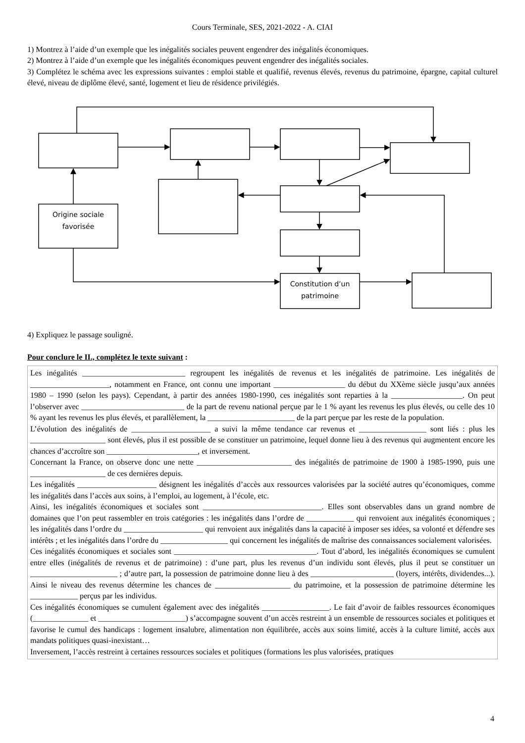Cours Terminale, SES, 2021-2022 - A. CIAI
1) Montrez à l’aide d’un exemple que les inégalités sociales peuvent engendrer des inégalités économiques.
2) Montrez à l’aide d’un exemple que les inégalités économiques peuvent engendrer des inégalités sociales.
3) Complétez le schéma avec les expressions suivantes : emploi stable et qualifié, revenus élevés, revenus du patrimoine, épargne, capital culturel élevé, niveau de diplôme élevé, santé, logement et lieu de résidence privilégiés.
Origine sociale
favorisée
Constitution d’un
patrimoine
4) Expliquez le passage souligné.
Pour conclure le II., complétez le texte suivant :
Les inégalités __________________________ regroupent les inégalités de revenus et les inégalités de patrimoine. Les inégalités de ____________________, notamment en France, ont connu une important __________________ du début du XXème siècle jusqu’aux années 1980 – 1990 (selon les pays). Cependant, à partir des années 1980-1990, ces inégalités sont reparties à la __________________. On peut l’observer avec __________________________ de la part de revenu national perçue par le 1 % ayant les revenus les plus élevés, ou celle des 10 % ayant les revenus les plus élevés, et parallèlement, la ______________________ de la part perçue par les reste de la population.
L’évolution des inégalités de ____________________ a suivi la même tendance car revenus et _________________ sont liés : plus les ___________________ sont élevés, plus il est possible de se constituer un patrimoine, lequel donne lieu à des revenus qui augmentent encore les chances d’accroître son _______________________, et inversement.
Concernant la France, on observe donc une nette ________________________ des inégalités de patrimoine de 1900 à 1985-1990, puis une ___________________ de ces dernières depuis.
Les inégalités ____________________ désignent les inégalités d’accès aux ressources valorisées par la société autres qu’économiques, comme les inégalités dans l’accès aux soins, à l’emploi, au logement, à l’école, etc.
Ainsi, les inégalités économiques et sociales sont ______________________________. Elles sont observables dans un grand nombre de domaines que l’on peut rassembler en trois catégories : les inégalités dans l’ordre de ____________ qui renvoient aux inégalités économiques ; les inégalités dans l’ordre du ____________________ qui renvoient aux inégalités dans la capacité à imposer ses idées, sa volonté et défendre ses intérêts ; et les inégalités dans l’ordre du _________________ qui concernent les inégalités de maîtrise des connaissances socialement valorisées.
Ces inégalités économiques et sociales sont ____________________________________. Tout d’abord, les inégalités économiques se cumulent entre elles (inégalités de revenus et de patrimoine) : d’une part, plus les revenus d’un individu sont élevés, plus il peut se constituer un ______________________ ; d’autre part, la possession de patrimoine donne lieu à des _____________________ (loyers, intérêts, dividendes...). Ainsi le niveau des revenus détermine les chances de ___________________ du patrimoine, et la possession de patrimoine détermine les ____________ perçus par les individus.
Ces inégalités économiques se cumulent également avec des inégalités _________________. Le fait d’avoir de faibles ressources économiques (______________ et ______________________) s’accompagne souvent d’un accès restreint à un ensemble de ressources sociales et politiques et favorise le cumul des handicaps : logement insalubre, alimentation non équilibrée, accès aux soins limité, accès à la culture limité, accès aux mandats politiques quasi-inexistant…
Inversement, l’accès restreint à certaines ressources sociales et politiques (formations les plus valorisées, pratiques
4